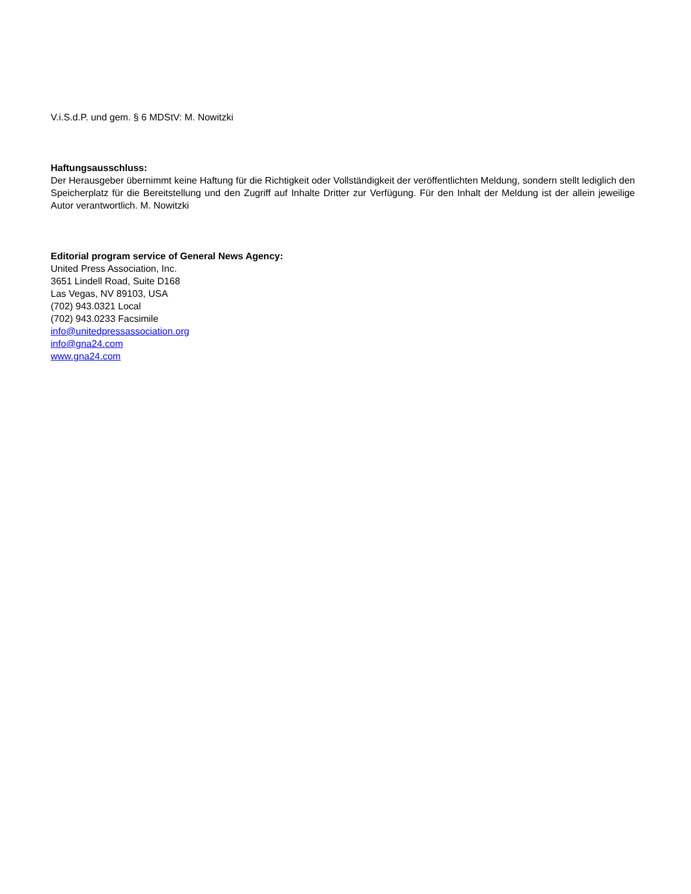V.i.S.d.P. und gem. § 6 MDStV: M. Nowitzki
Haftungsausschluss:
Der Herausgeber übernimmt keine Haftung für die Richtigkeit oder Vollständigkeit der veröffentlichten Meldung, sondern stellt lediglich den Speicherplatz für die Bereitstellung und den Zugriff auf Inhalte Dritter zur Verfügung. Für den Inhalt der Meldung ist der allein jeweilige Autor verantwortlich. M. Nowitzki
Editorial program service of General News Agency:
United Press Association, Inc.
3651 Lindell Road, Suite D168
Las Vegas, NV 89103, USA
(702) 943.0321 Local
(702) 943.0233 Facsimile
info@unitedpressassociation.org
info@gna24.com
www.gna24.com